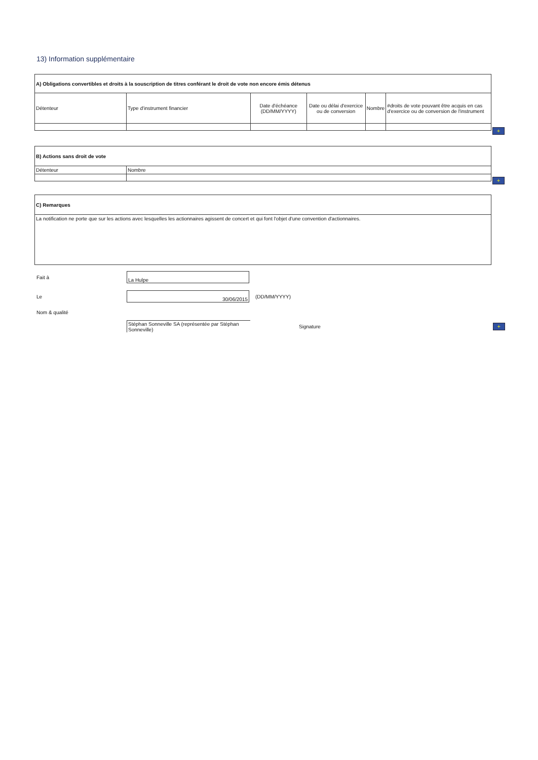13) Information supplémentaire
| A) Obligations convertibles et droits à la souscription de titres conférant le droit de vote non encore émis détenus | | | | | |
| Détenteur | Type d'instrument financier | Date d'échéance (DD/MM/YYYY) | Date ou délai d'exercice ou de conversion | Nombre | #droits de vote pouvant être acquis en cas d'exercice ou de conversion de l'instrument |
+
| B) Actions sans droit de vote | |
| Détenteur | Nombre |
+
| C) Remarques |
| La notification ne porte que sur les actions avec lesquelles les actionnaires agissent de concert et qui font l'objet d'une convention d'actionnaires. |
Fait à
La Hulpe
Le
30/06/2015
(DD/MM/YYYY)
Nom & qualité
Stéphan Sonneville SA (représentée par Stéphan Sonneville)
Signature +